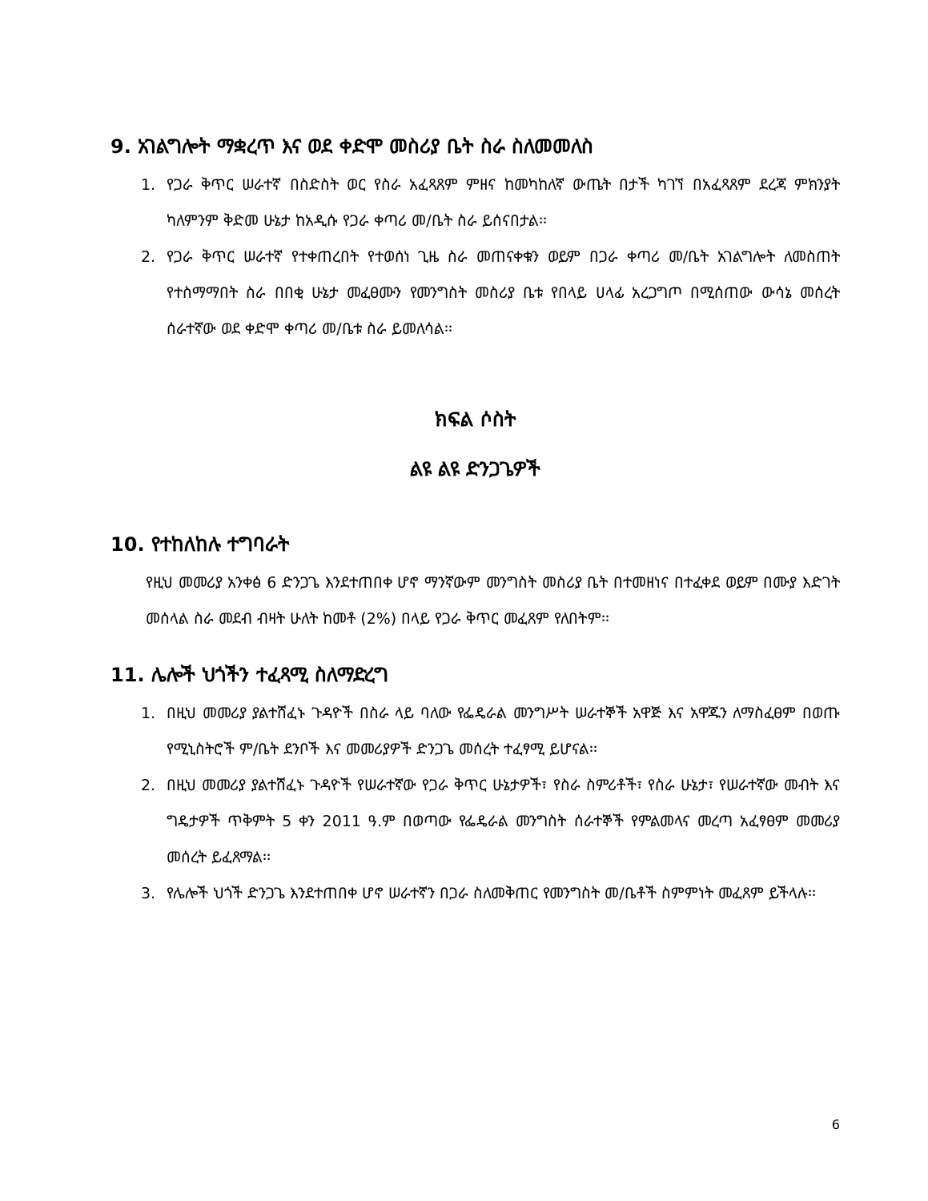9. አገልግሎት ማቋረጥ እና ወደ ቀድሞ መስሪያ ቤት ስራ ስለመመለስ
1. የጋራ ቅጥር ሠራተኛ በስድስት ወር የስራ አፈጻጸም ምዘና ከመካከለኛ ውጤት በታች ካገኘ በአፈጻጸም ደረጃ ምክንያት ካለምንም ቅድመ ሁኔታ ከአዲሱ የጋራ ቀጣሪ መ/ቤት ስራ ይሰናበታል፡፡
2. የጋራ ቅጥር ሠራተኛ የተቀጠረበት የተወሰነ ጊዜ ስራ መጠናቀቁን ወይም በጋራ ቀጣሪ መ/ቤት አገልግሎት ለመስጠት የተስማማበት ስራ በበቂ ሁኔታ መፈፀሙን የመንግስት መስሪያ ቤቱ የበላይ ሀላፊ አረጋግጦ በሚሰጠው ውሳኔ መሰረት ሰራተኛው ወደ ቀድሞ ቀጣሪ መ/ቤቱ ስራ ይመለሳል፡፡
ክፍል ሶስት
ልዩ ልዩ ድንጋጌዎች
10. የተከለከሉ ተግባራት
የዚህ መመሪያ አንቀፅ 6 ድንጋጌ እንደተጠበቀ ሆኖ ማንኛውም መንግስት መስሪያ ቤት በተመዘነና በተፈቀደ ወይም በሙያ እድገት መሰላል ስራ መደብ ብዛት ሁለት ከመቶ (2%) በላይ የጋራ ቅጥር መፈጸም የለበትም፡፡
11. ሌሎች ህጎችን ተፈጻሚ ስለማድረግ
1. በዚህ መመሪያ ያልተሸፈኑ ጉዳዮች በስራ ላይ ባለው የፌዴራል መንግሥት ሠራተኞች አዋጅ እና አዋጁን ለማስፈፀም በወጡ የሚኒስትሮች ም/ቤት ደንቦች እና መመሪያዎች ድንጋጌ መሰረት ተፈፃሚ ይሆናል፡፡
2. በዚህ መመሪያ ያልተሸፈኑ ጉዳዮች የሠራተኛው የጋራ ቅጥር ሁኔታዎች፣ የስራ ስምሪቶች፣ የስራ ሁኔታ፣ የሠራተኛው መብት እና ግዴታዎች ጥቅምት 5 ቀን 2011 ዓ.ም በወጣው የፌዴራል መንግስት ሰራተኞች የምልመላና መረጣ አፈፃፀም መመሪያ መሰረት ይፈጸማል፡፡
3. የሌሎች ህጎች ድንጋጌ እንደተጠበቀ ሆኖ ሠራተኛን በጋራ ስለመቅጠር የመንግስት መ/ቤቶች ስምምነት መፈጸም ይችላሉ፡፡
6